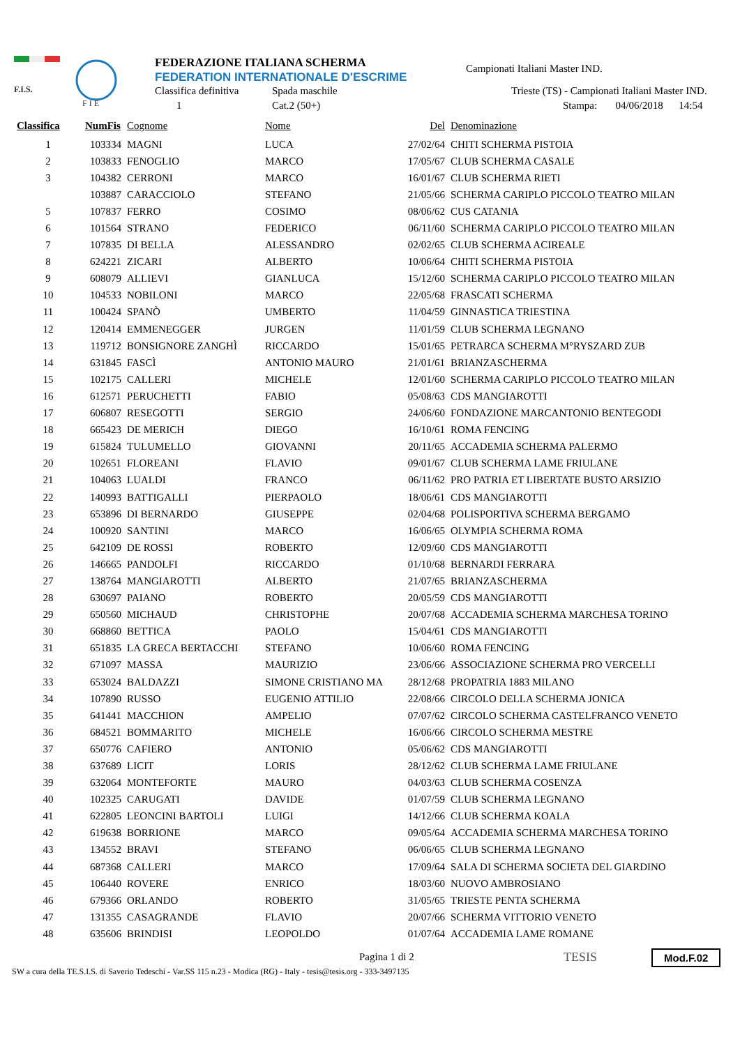F.I.S.
F I E
FEDERAZIONE ITALIANA SCHERMA
FEDERATION INTERNATIONALE D'ESCRIME
Classifica definitiva Spada maschile
1 Cat.2 (50+)
Campionati Italiani Master IND.
Trieste (TS) - Campionati Italiani Master IND.
Stampa: 04/06/2018 14:54
| Classifica | NumFis | Cognome | Nome | Del | Denominazione |
| --- | --- | --- | --- | --- | --- |
| 1 | 103334 | MAGNI | LUCA | 27/02/64 | CHITI SCHERMA PISTOIA |
| 2 | 103833 | FENOGLIO | MARCO | 17/05/67 | CLUB SCHERMA CASALE |
| 3 | 104382 | CERRONI | MARCO | 16/01/67 | CLUB SCHERMA RIETI |
| | 103887 | CARACCIOLO | STEFANO | 21/05/66 | SCHERMA CARIPLO PICCOLO TEATRO MILAN |
| 5 | 107837 | FERRO | COSIMO | 08/06/62 | CUS CATANIA |
| 6 | 101564 | STRANO | FEDERICO | 06/11/60 | SCHERMA CARIPLO PICCOLO TEATRO MILAN |
| 7 | 107835 | DI BELLA | ALESSANDRO | 02/02/65 | CLUB SCHERMA ACIREALE |
| 8 | 624221 | ZICARI | ALBERTO | 10/06/64 | CHITI SCHERMA PISTOIA |
| 9 | 608079 | ALLIEVI | GIANLUCA | 15/12/60 | SCHERMA CARIPLO PICCOLO TEATRO MILAN |
| 10 | 104533 | NOBILONI | MARCO | 22/05/68 | FRASCATI SCHERMA |
| 11 | 100424 | SPANÒ | UMBERTO | 11/04/59 | GINNASTICA TRIESTINA |
| 12 | 120414 | EMMENEGGER | JURGEN | 11/01/59 | CLUB SCHERMA LEGNANO |
| 13 | 119712 | BONSIGNORE ZANGHÌ | RICCARDO | 15/01/65 | PETRARCA SCHERMA M°RYSZARD ZUB |
| 14 | 631845 | FASCÌ | ANTONIO MAURO | 21/01/61 | BRIANZASCHERMA |
| 15 | 102175 | CALLERI | MICHELE | 12/01/60 | SCHERMA CARIPLO PICCOLO TEATRO MILAN |
| 16 | 612571 | PERUCHETTI | FABIO | 05/08/63 | CDS MANGIAROTTI |
| 17 | 606807 | RESEGOTTI | SERGIO | 24/06/60 | FONDAZIONE MARCANTONIO BENTEGODI |
| 18 | 665423 | DE MERICH | DIEGO | 16/10/61 | ROMA FENCING |
| 19 | 615824 | TULUMELLO | GIOVANNI | 20/11/65 | ACCADEMIA SCHERMA PALERMO |
| 20 | 102651 | FLOREANI | FLAVIO | 09/01/67 | CLUB SCHERMA LAME FRIULANE |
| 21 | 104063 | LUALDI | FRANCO | 06/11/62 | PRO PATRIA ET LIBERTATE BUSTO ARSIZIO |
| 22 | 140993 | BATTIGALLI | PIERPAOLO | 18/06/61 | CDS MANGIAROTTI |
| 23 | 653896 | DI BERNARDO | GIUSEPPE | 02/04/68 | POLISPORTIVA SCHERMA BERGAMO |
| 24 | 100920 | SANTINI | MARCO | 16/06/65 | OLYMPIA SCHERMA ROMA |
| 25 | 642109 | DE ROSSI | ROBERTO | 12/09/60 | CDS MANGIAROTTI |
| 26 | 146665 | PANDOLFI | RICCARDO | 01/10/68 | BERNARDI FERRARA |
| 27 | 138764 | MANGIAROTTI | ALBERTO | 21/07/65 | BRIANZASCHERMA |
| 28 | 630697 | PAIANO | ROBERTO | 20/05/59 | CDS MANGIAROTTI |
| 29 | 650560 | MICHAUD | CHRISTOPHE | 20/07/68 | ACCADEMIA SCHERMA MARCHESA TORINO |
| 30 | 668860 | BETTICA | PAOLO | 15/04/61 | CDS MANGIAROTTI |
| 31 | 651835 | LA GRECA BERTACCHI | STEFANO | 10/06/60 | ROMA FENCING |
| 32 | 671097 | MASSA | MAURIZIO | 23/06/66 | ASSOCIAZIONE SCHERMA PRO VERCELLI |
| 33 | 653024 | BALDAZZI | SIMONE CRISTIANO MA | 28/12/68 | PROPATRIA 1883 MILANO |
| 34 | 107890 | RUSSO | EUGENIO ATTILIO | 22/08/66 | CIRCOLO DELLA SCHERMA JONICA |
| 35 | 641441 | MACCHION | AMPELIO | 07/07/62 | CIRCOLO SCHERMA CASTELFRANCO VENETO |
| 36 | 684521 | BOMMARITO | MICHELE | 16/06/66 | CIRCOLO SCHERMA MESTRE |
| 37 | 650776 | CAFIERO | ANTONIO | 05/06/62 | CDS MANGIAROTTI |
| 38 | 637689 | LICIT | LORIS | 28/12/62 | CLUB SCHERMA LAME FRIULANE |
| 39 | 632064 | MONTEFORTE | MAURO | 04/03/63 | CLUB SCHERMA COSENZA |
| 40 | 102325 | CARUGATI | DAVIDE | 01/07/59 | CLUB SCHERMA LEGNANO |
| 41 | 622805 | LEONCINI BARTOLI | LUIGI | 14/12/66 | CLUB SCHERMA KOALA |
| 42 | 619638 | BORRIONE | MARCO | 09/05/64 | ACCADEMIA SCHERMA MARCHESA TORINO |
| 43 | 134552 | BRAVI | STEFANO | 06/06/65 | CLUB SCHERMA LEGNANO |
| 44 | 687368 | CALLERI | MARCO | 17/09/64 | SALA DI SCHERMA SOCIETA DEL GIARDINO |
| 45 | 106440 | ROVERE | ENRICO | 18/03/60 | NUOVO AMBROSIANO |
| 46 | 679366 | ORLANDO | ROBERTO | 31/05/65 | TRIESTE PENTA SCHERMA |
| 47 | 131355 | CASAGRANDE | FLAVIO | 20/07/66 | SCHERMA VITTORIO VENETO |
| 48 | 635606 | BRINDISI | LEOPOLDO | 01/07/64 | ACCADEMIA LAME ROMANE |
Pagina 1 di 2
SW a cura della TE.S.I.S. di Saverio Tedeschi - Var.SS 115 n.23 - Modica (RG) - Italy - tesis@tesis.org - 333-3497135
TESIS Mod.F.02